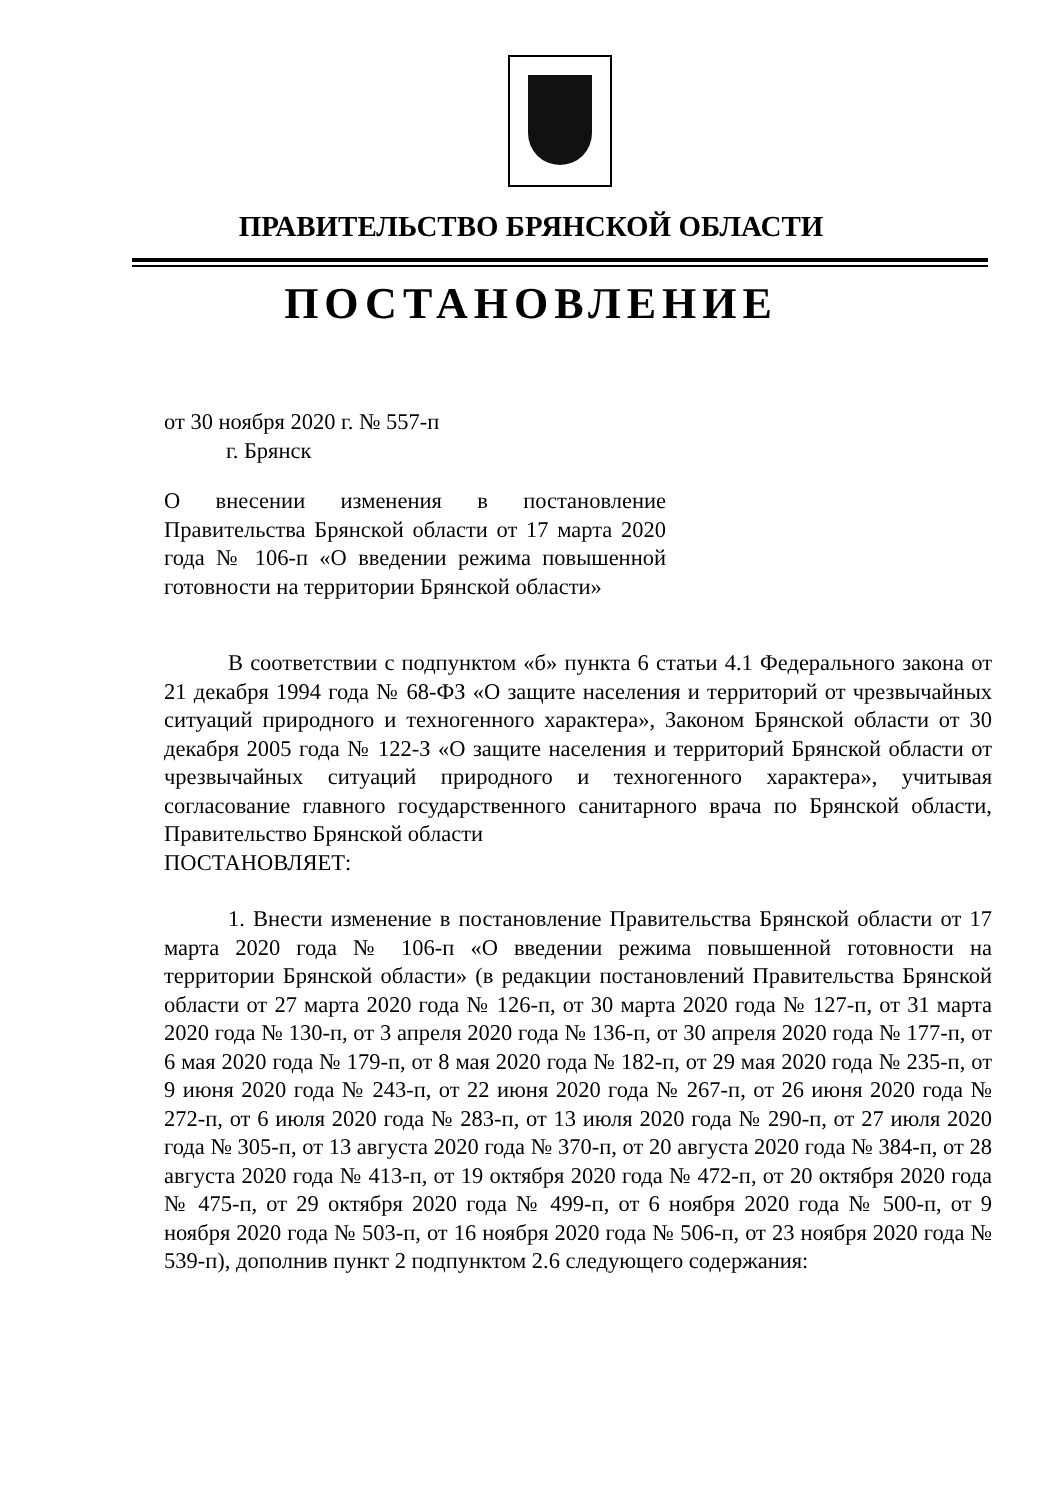ПРАВИТЕЛЬСТВО БРЯНСКОЙ ОБЛАСТИ
ПОСТАНОВЛЕНИЕ
от 30 ноября 2020 г. № 557-п
г. Брянск
О внесении изменения в постановление Правительства Брянской области от 17 марта 2020 года № 106-п «О введении режима повышенной готовности на территории Брянской области»
В соответствии с подпунктом «б» пункта 6 статьи 4.1 Федерального закона от 21 декабря 1994 года № 68-ФЗ «О защите населения и территорий от чрезвычайных ситуаций природного и техногенного характера», Законом Брянской области от 30 декабря 2005 года № 122-З «О защите населения и территорий Брянской области от чрезвычайных ситуаций природного и техногенного характера», учитывая согласование главного государственного санитарного врача по Брянской области, Правительство Брянской области
ПОСТАНОВЛЯЕТ:
1. Внести изменение в постановление Правительства Брянской области от 17 марта 2020 года № 106-п «О введении режима повышенной готовности на территории Брянской области» (в редакции постановлений Правительства Брянской области от 27 марта 2020 года № 126-п, от 30 марта 2020 года № 127-п, от 31 марта 2020 года № 130-п, от 3 апреля 2020 года № 136-п, от 30 апреля 2020 года № 177-п, от 6 мая 2020 года № 179-п, от 8 мая 2020 года № 182-п, от 29 мая 2020 года № 235-п, от 9 июня 2020 года № 243-п, от 22 июня 2020 года № 267-п, от 26 июня 2020 года № 272-п, от 6 июля 2020 года № 283-п, от 13 июля 2020 года № 290-п, от 27 июля 2020 года № 305-п, от 13 августа 2020 года № 370-п, от 20 августа 2020 года № 384-п, от 28 августа 2020 года № 413-п, от 19 октября 2020 года № 472-п, от 20 октября 2020 года № 475-п, от 29 октября 2020 года № 499-п, от 6 ноября 2020 года № 500-п, от 9 ноября 2020 года № 503-п, от 16 ноября 2020 года № 506-п, от 23 ноября 2020 года № 539-п), дополнив пункт 2 подпунктом 2.6 следующего содержания: